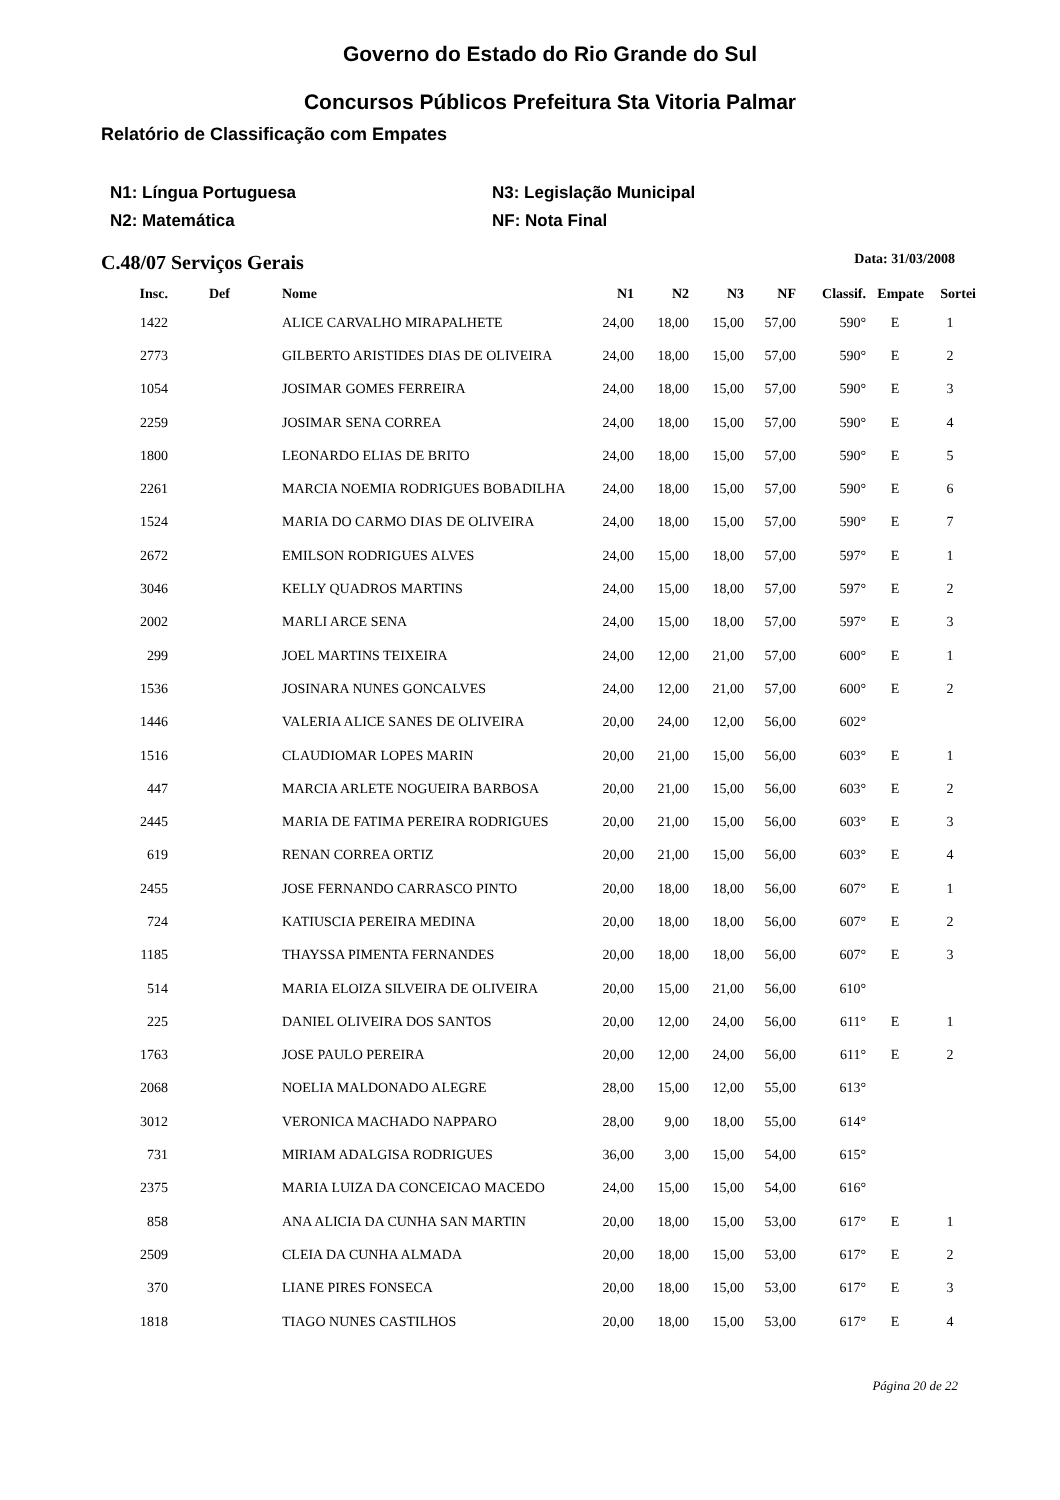Governo do Estado do Rio Grande do Sul
Concursos Públicos Prefeitura Sta Vitoria Palmar
Relatório de Classificação com Empates
N1: Língua Portuguesa
N3: Legislação Municipal
N2: Matemática
NF: Nota Final
C.48/07 Serviços Gerais Data: 31/03/2008
| Insc. | Def | Nome | N1 | N2 | N3 | NF | Classif. | Empate | Sortei |
| --- | --- | --- | --- | --- | --- | --- | --- | --- | --- |
| 1422 | | ALICE CARVALHO MIRAPALHETE | 24,00 | 18,00 | 15,00 | 57,00 | 590° | E | 1 |
| 2773 | | GILBERTO ARISTIDES DIAS DE OLIVEIRA | 24,00 | 18,00 | 15,00 | 57,00 | 590° | E | 2 |
| 1054 | | JOSIMAR GOMES FERREIRA | 24,00 | 18,00 | 15,00 | 57,00 | 590° | E | 3 |
| 2259 | | JOSIMAR SENA CORREA | 24,00 | 18,00 | 15,00 | 57,00 | 590° | E | 4 |
| 1800 | | LEONARDO ELIAS DE BRITO | 24,00 | 18,00 | 15,00 | 57,00 | 590° | E | 5 |
| 2261 | | MARCIA NOEMIA RODRIGUES BOBADILHA | 24,00 | 18,00 | 15,00 | 57,00 | 590° | E | 6 |
| 1524 | | MARIA DO CARMO DIAS DE OLIVEIRA | 24,00 | 18,00 | 15,00 | 57,00 | 590° | E | 7 |
| 2672 | | EMILSON RODRIGUES ALVES | 24,00 | 15,00 | 18,00 | 57,00 | 597° | E | 1 |
| 3046 | | KELLY QUADROS MARTINS | 24,00 | 15,00 | 18,00 | 57,00 | 597° | E | 2 |
| 2002 | | MARLI ARCE SENA | 24,00 | 15,00 | 18,00 | 57,00 | 597° | E | 3 |
| 299 | | JOEL MARTINS TEIXEIRA | 24,00 | 12,00 | 21,00 | 57,00 | 600° | E | 1 |
| 1536 | | JOSINARA NUNES GONCALVES | 24,00 | 12,00 | 21,00 | 57,00 | 600° | E | 2 |
| 1446 | | VALERIA ALICE SANES DE OLIVEIRA | 20,00 | 24,00 | 12,00 | 56,00 | 602° | | |
| 1516 | | CLAUDIOMAR LOPES MARIN | 20,00 | 21,00 | 15,00 | 56,00 | 603° | E | 1 |
| 447 | | MARCIA ARLETE NOGUEIRA BARBOSA | 20,00 | 21,00 | 15,00 | 56,00 | 603° | E | 2 |
| 2445 | | MARIA DE FATIMA PEREIRA RODRIGUES | 20,00 | 21,00 | 15,00 | 56,00 | 603° | E | 3 |
| 619 | | RENAN CORREA ORTIZ | 20,00 | 21,00 | 15,00 | 56,00 | 603° | E | 4 |
| 2455 | | JOSE FERNANDO CARRASCO PINTO | 20,00 | 18,00 | 18,00 | 56,00 | 607° | E | 1 |
| 724 | | KATIUSCIA PEREIRA MEDINA | 20,00 | 18,00 | 18,00 | 56,00 | 607° | E | 2 |
| 1185 | | THAYSSA PIMENTA FERNANDES | 20,00 | 18,00 | 18,00 | 56,00 | 607° | E | 3 |
| 514 | | MARIA ELOIZA SILVEIRA DE OLIVEIRA | 20,00 | 15,00 | 21,00 | 56,00 | 610° | | |
| 225 | | DANIEL OLIVEIRA DOS SANTOS | 20,00 | 12,00 | 24,00 | 56,00 | 611° | E | 1 |
| 1763 | | JOSE PAULO PEREIRA | 20,00 | 12,00 | 24,00 | 56,00 | 611° | E | 2 |
| 2068 | | NOELIA MALDONADO ALEGRE | 28,00 | 15,00 | 12,00 | 55,00 | 613° | | |
| 3012 | | VERONICA MACHADO NAPPARO | 28,00 | 9,00 | 18,00 | 55,00 | 614° | | |
| 731 | | MIRIAM ADALGISA RODRIGUES | 36,00 | 3,00 | 15,00 | 54,00 | 615° | | |
| 2375 | | MARIA LUIZA DA CONCEICAO MACEDO | 24,00 | 15,00 | 15,00 | 54,00 | 616° | | |
| 858 | | ANA ALICIA DA CUNHA SAN MARTIN | 20,00 | 18,00 | 15,00 | 53,00 | 617° | E | 1 |
| 2509 | | CLEIA DA CUNHA ALMADA | 20,00 | 18,00 | 15,00 | 53,00 | 617° | E | 2 |
| 370 | | LIANE PIRES FONSECA | 20,00 | 18,00 | 15,00 | 53,00 | 617° | E | 3 |
| 1818 | | TIAGO NUNES CASTILHOS | 20,00 | 18,00 | 15,00 | 53,00 | 617° | E | 4 |
Página 20 de 22